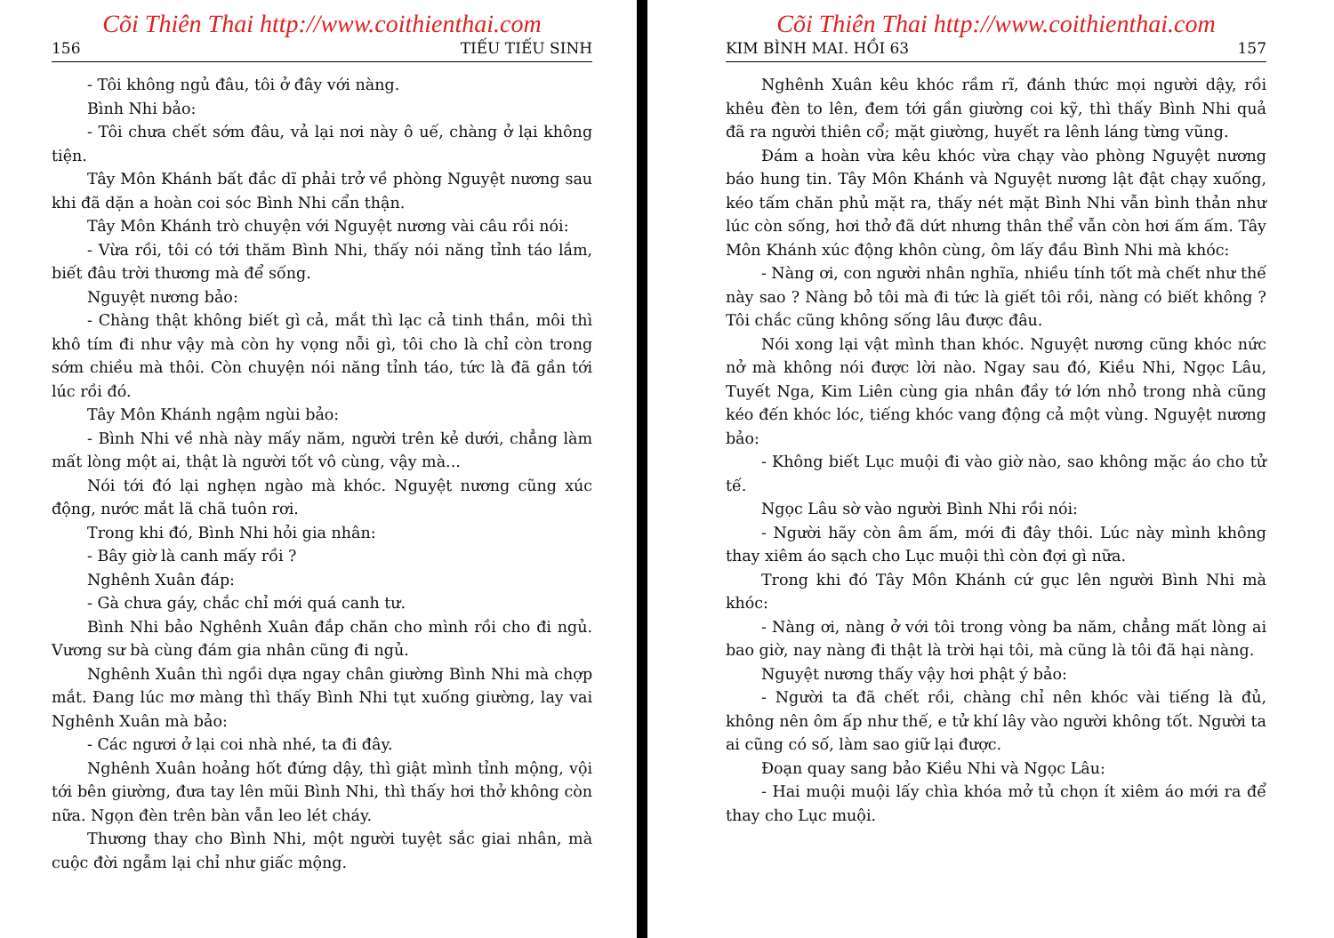Cõi Thiên Thai http://www.coithienthai.com
156 TIẾU TIẾU SINH
- Tôi không ngủ đâu, tôi ở đây với nàng.
Bình Nhi bảo:
- Tôi chưa chết sớm đâu, vả lại nơi này ô uế, chàng ở lại không tiện.
Tây Môn Khánh bất đắc dĩ phải trở về phòng Nguyệt nương sau khi đã dặn a hoàn coi sóc Bình Nhi cẩn thận.
Tây Môn Khánh trò chuyện với Nguyệt nương vài câu rồi nói:
- Vừa rồi, tôi có tới thăm Bình Nhi, thấy nói năng tỉnh táo lắm, biết đâu trời thương mà để sống.
Nguyệt nương bảo:
- Chàng thật không biết gì cả, mắt thì lạc cả tinh thần, môi thì khô tím đi như vậy mà còn hy vọng nỗi gì, tôi cho là chỉ còn trong sớm chiều mà thôi. Còn chuyện nói năng tỉnh táo, tức là đã gần tới lúc rồi đó.
Tây Môn Khánh ngậm ngùi bảo:
- Bình Nhi về nhà này mấy năm, người trên kẻ dưới, chẳng làm mất lòng một ai, thật là người tốt vô cùng, vậy mà...
Nói tới đó lại nghẹn ngào mà khóc. Nguyệt nương cũng xúc động, nước mắt lã chã tuôn rơi.
Trong khi đó, Bình Nhi hỏi gia nhân:
- Bây giờ là canh mấy rồi ?
Nghênh Xuân đáp:
- Gà chưa gáy, chắc chỉ mới quá canh tư.
Bình Nhi bảo Nghênh Xuân đắp chăn cho mình rồi cho đi ngủ. Vương sư bà cùng đám gia nhân cũng đi ngủ.
Nghênh Xuân thì ngồi dựa ngay chân giường Bình Nhi mà chợp mắt. Đang lúc mơ màng thì thấy Bình Nhi tụt xuống giường, lay vai Nghênh Xuân mà bảo:
- Các ngươi ở lại coi nhà nhé, ta đi đây.
Nghênh Xuân hoảng hốt đứng dậy, thì giật mình tỉnh mộng, vội tới bên giường, đưa tay lên mũi Bình Nhi, thì thấy hơi thở không còn nữa. Ngọn đèn trên bàn vẫn leo lét cháy.
Thương thay cho Bình Nhi, một người tuyệt sắc giai nhân, mà cuộc đời ngẫm lại chỉ như giấc mộng.
Cõi Thiên Thai http://www.coithienthai.com
KIM BÌNH MAI. HỒI 63 157
Nghênh Xuân kêu khóc rầm rĩ, đánh thức mọi người dậy, rồi khêu đèn to lên, đem tới gần giường coi kỹ, thì thấy Bình Nhi quả đã ra người thiên cổ; mặt giường, huyết ra lênh láng từng vũng.
Đám a hoàn vừa kêu khóc vừa chạy vào phòng Nguyệt nương báo hung tin. Tây Môn Khánh và Nguyệt nương lật đật chạy xuống, kéo tấm chăn phủ mặt ra, thấy nét mặt Bình Nhi vẫn bình thản như lúc còn sống, hơi thở đã dứt nhưng thân thể vẫn còn hơi ấm ấm. Tây Môn Khánh xúc động khôn cùng, ôm lấy đầu Bình Nhi mà khóc:
- Nàng ơi, con người nhân nghĩa, nhiều tính tốt mà chết như thế này sao ? Nàng bỏ tôi mà đi tức là giết tôi rồi, nàng có biết không ? Tôi chắc cũng không sống lâu được đâu.
Nói xong lại vật mình than khóc. Nguyệt nương cũng khóc nức nở mà không nói được lời nào. Ngay sau đó, Kiều Nhi, Ngọc Lâu, Tuyết Nga, Kim Liên cùng gia nhân đầy tớ lớn nhỏ trong nhà cũng kéo đến khóc lóc, tiếng khóc vang động cả một vùng. Nguyệt nương bảo:
- Không biết Lục muội đi vào giờ nào, sao không mặc áo cho tử tế.
Ngọc Lâu sờ vào người Bình Nhi rồi nói:
- Người hãy còn âm ấm, mới đi đây thôi. Lúc này mình không thay xiêm áo sạch cho Lục muội thì còn đợi gì nữa.
Trong khi đó Tây Môn Khánh cứ gục lên người Bình Nhi mà khóc:
- Nàng ơi, nàng ở với tôi trong vòng ba năm, chẳng mất lòng ai bao giờ, nay nàng đi thật là trời hại tôi, mà cũng là tôi đã hại nàng.
Nguyệt nương thấy vậy hơi phật ý bảo:
- Người ta đã chết rồi, chàng chỉ nên khóc vài tiếng là đủ, không nên ôm ấp như thế, e tử khí lây vào người không tốt. Người ta ai cũng có số, làm sao giữ lại được.
Đoạn quay sang bảo Kiều Nhi và Ngọc Lâu:
- Hai muội muội lấy chìa khóa mở tủ chọn ít xiêm áo mới ra để thay cho Lục muội.